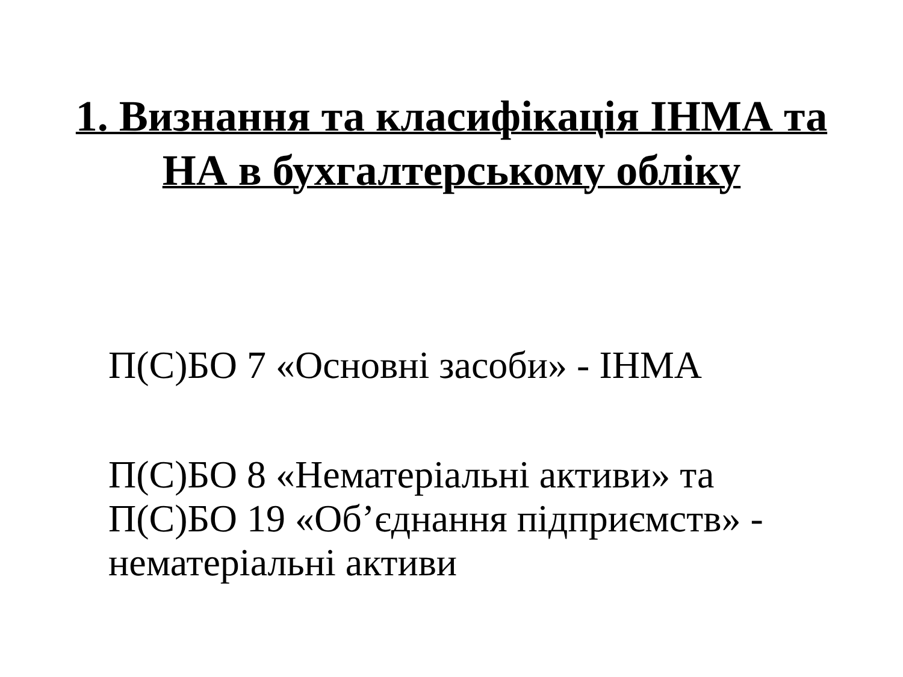1. Визнання та класифікація ІНМА та
НА в бухгалтерському обліку
П(С)БО 7 «Основні засоби» - ІНМА
П(С)БО 8 «Нематеріальні активи» та
П(С)БО 19 «Об’єднання підприємств» -
нематеріальні активи